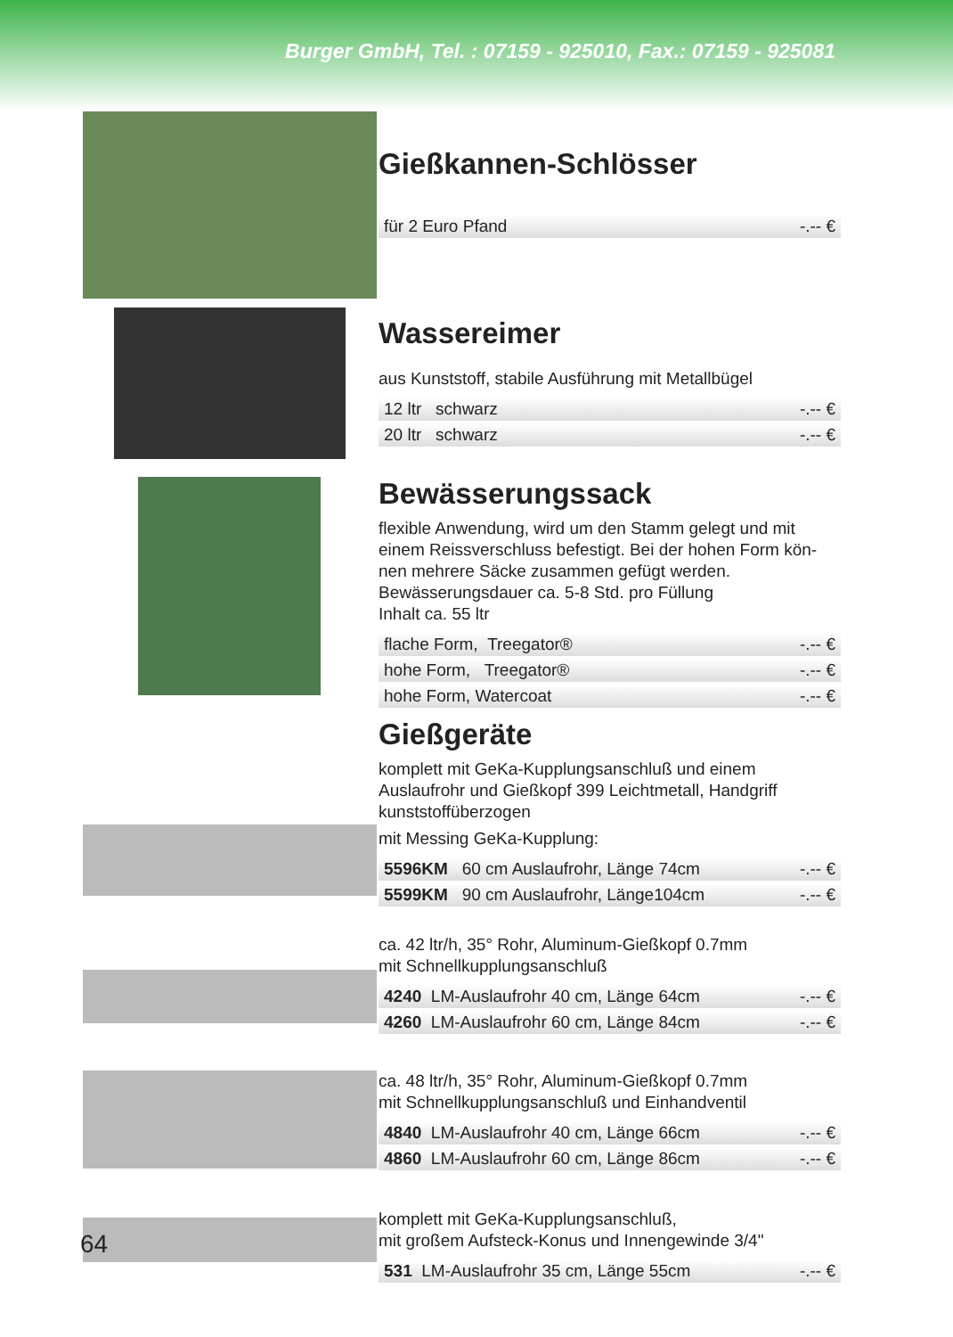Burger GmbH, Tel. : 07159 - 925010, Fax.: 07159 - 925081
Gießkannen-Schlösser
| für 2 Euro Pfand | -.-- € |
Wassereimer
aus Kunststoff, stabile Ausführung mit Metallbügel
| 12 ltr schwarz | -.-- € |
| 20 ltr schwarz | -.-- € |
Bewässerungssack
flexible Anwendung, wird um den Stamm gelegt und mit einem Reissverschluss befestigt. Bei der hohen Form kön-nen mehrere Säcke zusammen gefügt werden.
Bewässerungsdauer ca. 5-8 Std. pro Füllung
Inhalt ca. 55 ltr
| flache Form, Treegator® | -.-- € |
| hohe Form, Treegator® | -.-- € |
| hohe Form, Watercoat | -.-- € |
Gießgeräte
komplett mit GeKa-Kupplungsanschluß und einem Auslaufrohr und Gießkopf 399 Leichtmetall, Handgriff kunststoffüberzogen
mit Messing GeKa-Kupplung:
| 5596KM 60 cm Auslaufrohr, Länge 74cm | -.-- € |
| 5599KM 90 cm Auslaufrohr, Länge104cm | -.-- € |
ca. 42 ltr/h, 35° Rohr, Aluminum-Gießkopf 0.7mm
mit Schnellkupplungsanschluß
| 4240 LM-Auslaufrohr 40 cm, Länge 64cm | -.-- € |
| 4260 LM-Auslaufrohr 60 cm, Länge 84cm | -.-- € |
ca. 48 ltr/h, 35° Rohr, Aluminum-Gießkopf 0.7mm
mit Schnellkupplungsanschluß und Einhandventil
| 4840 LM-Auslaufrohr 40 cm, Länge 66cm | -.-- € |
| 4860 LM-Auslaufrohr 60 cm, Länge 86cm | -.-- € |
komplett mit GeKa-Kupplungsanschluß,
mit großem Aufsteck-Konus und Innengewinde 3/4"
| 531 LM-Auslaufrohr 35 cm, Länge 55cm | -.-- € |
64